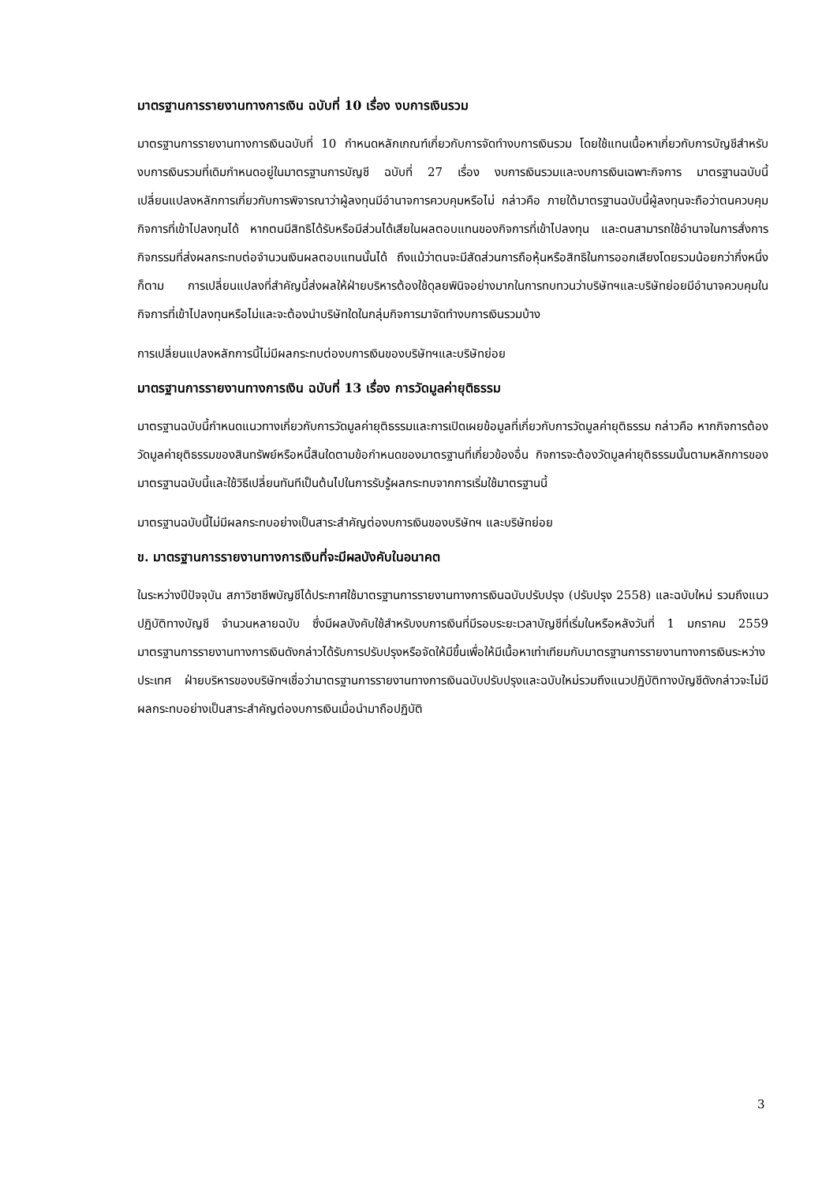มาตรฐานการรายงานทางการเงิน ฉบับที่ 10 เรื่อง งบการเงินรวม
มาตรฐานการรายงานทางการเงินฉบับที่ 10 กำหนดหลักเกณฑ์เกี่ยวกับการจัดทำงบการเงินรวม โดยใช้แทนเนื้อหาเกี่ยวกับการบัญชีสำหรับงบการเงินรวมที่เดิมกำหนดอยู่ในมาตรฐานการบัญชี ฉบับที่ 27 เรื่อง งบการเงินรวมและงบการเงินเฉพาะกิจการ มาตรฐานฉบับนี้เปลี่ยนแปลงหลักการเกี่ยวกับการพิจารณาว่าผู้ลงทุนมีอำนาจการควบคุมหรือไม่ กล่าวคือ ภายใต้มาตรฐานฉบับนี้ผู้ลงทุนจะถือว่าตนควบคุมกิจการที่เข้าไปลงทุนได้ หากตนมีสิทธิได้รับหรือมีส่วนได้เสียในผลตอบแทนของกิจการที่เข้าไปลงทุน และตนสามารถใช้อำนาจในการสั่งการกิจกรรมที่ส่งผลกระทบต่อจำนวนเงินผลตอบแทนนั้นได้ ถึงแม้ว่าตนจะมีสัดส่วนการถือหุ้นหรือสิทธิในการออกเสียงโดยรวมน้อยกว่ากึ่งหนึ่งก็ตาม การเปลี่ยนแปลงที่สำคัญนี้ส่งผลให้ฝ่ายบริหารต้องใช้ดุลยพินิจอย่างมากในการทบทวนว่าบริษัทฯและบริษัทย่อยมีอำนาจควบคุมในกิจการที่เข้าไปลงทุนหรือไม่และจะต้องนำบริษัทใดในกลุ่มกิจการมาจัดทำงบการเงินรวมบ้าง
การเปลี่ยนแปลงหลักการนี้ไม่มีผลกระทบต่องบการเงินของบริษัทฯและบริษัทย่อย
มาตรฐานการรายงานทางการเงิน ฉบับที่ 13 เรื่อง การวัดมูลค่ายุติธรรม
มาตรฐานฉบับนี้กำหนดแนวทางเกี่ยวกับการวัดมูลค่ายุติธรรมและการเปิดเผยข้อมูลที่เกี่ยวกับการวัดมูลค่ายุติธรรม กล่าวคือ หากกิจการต้องวัดมูลค่ายุติธรรมของสินทรัพย์หรือหนี้สินใดตามข้อกำหนดของมาตรฐานที่เกี่ยวข้องอื่น กิจการจะต้องวัดมูลค่ายุติธรรมนั้นตามหลักการของมาตรฐานฉบับนี้และใช้วิธีเปลี่ยนทันทีเป็นต้นไปในการรับรู้ผลกระทบจากการเริ่มใช้มาตรฐานนี้
มาตรฐานฉบับนี้ไม่มีผลกระทบอย่างเป็นสาระสำคัญต่องบการเงินของบริษัทฯ และบริษัทย่อย
ข. มาตรฐานการรายงานทางการเงินที่จะมีผลบังคับในอนาคต
ในระหว่างปีปัจจุบัน สภาวิชาชีพบัญชีได้ประกาศใช้มาตรฐานการรายงานทางการเงินฉบับปรับปรุง (ปรับปรุง 2558) และฉบับใหม่ รวมถึงแนวปฏิบัติทางบัญชี จำนวนหลายฉบับ ซึ่งมีผลบังคับใช้สำหรับงบการเงินที่มีรอบระยะเวลาบัญชีที่เริ่มในหรือหลังวันที่ 1 มกราคม 2559 มาตรฐานการรายงานทางการเงินดังกล่าวได้รับการปรับปรุงหรือจัดให้มีขึ้นเพื่อให้มีเนื้อหาเท่าเทียมกับมาตรฐานการรายงานทางการเงินระหว่างประเทศ ฝ่ายบริหารของบริษัทฯเชื่อว่ามาตรฐานการรายงานทางการเงินฉบับปรับปรุงและฉบับใหม่รวมถึงแนวปฏิบัติทางบัญชีดังกล่าวจะไม่มีผลกระทบอย่างเป็นสาระสำคัญต่องบการเงินเมื่อนำมาถือปฏิบัติ
3